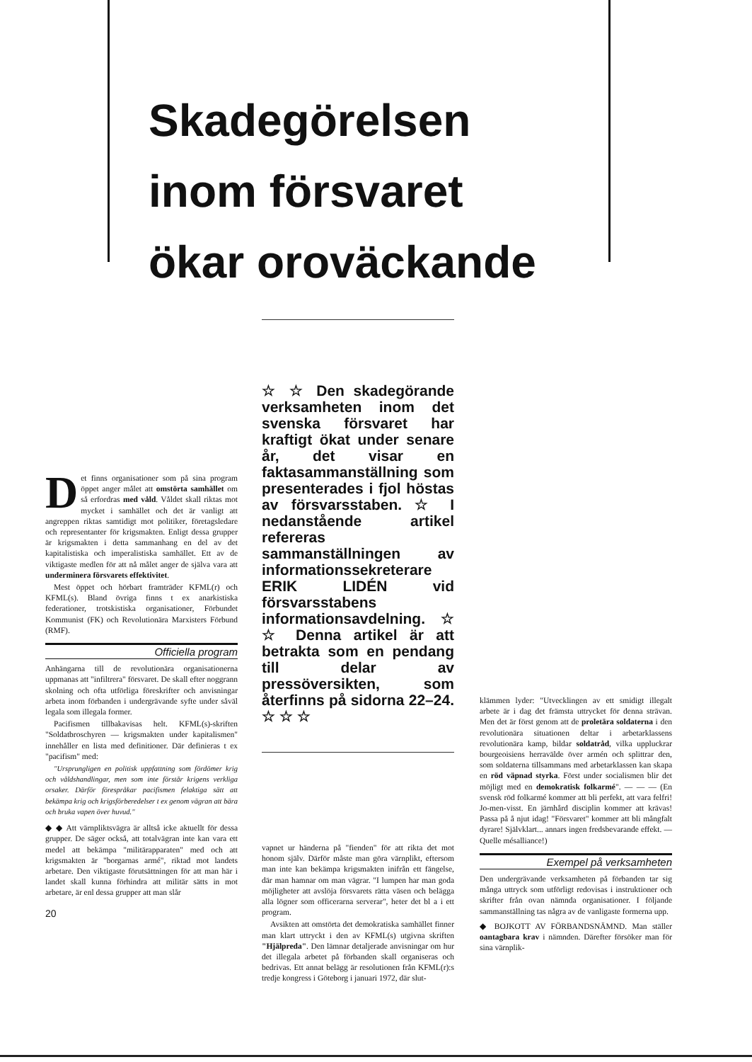Skadegörelsen
inom försvaret
ökar oroväckande
☆ ☆ Den skadegörande verksamheten inom det svenska försvaret har kraftigt ökat under senare år, det visar en faktasammanställning som presenterades i fjol höstas av försvarsstaben. ☆ I nedanstående artikel refereras sammanställningen av informationssekreterare ERIK LIDÉN vid försvarsstabens informationsavdelning. ☆ ☆ Denna artikel är att betrakta som en pendang till delar av pressöversikten, som återfinns på sidorna 22–24. ☆ ☆ ☆
Det finns organisationer som på sina program öppet anger målet att omstörta samhället om så erfordras med våld. Våldet skall riktas mot mycket i samhället och det är vanligt att angreppen riktas samtidigt mot politiker, företagsledare och representanter för krigsmakten. Enligt dessa grupper är krigsmakten i detta sammanhang en del av det kapitalistiska och imperalistiska samhället. Ett av de viktigaste medlen för att nå målet anger de själva vara att underminera försvarets effektivitet.
Mest öppet och hörbart framträder KFML(r) och KFML(s). Bland övriga finns t ex anarkistiska federationer, trotskistiska organisationer, Förbundet Kommunist (FK) och Revolutionära Marxisters Förbund (RMF).
Officiella program
Anhängarna till de revolutionära organisationerna uppmanas att "infiltrera" försvaret. De skall efter noggrann skolning och ofta utförliga föreskrifter och anvisningar arbeta inom förbanden i undergrävande syfte under såväl legala som illegala former.
Pacifismen tillbakavisas helt. KFML(s)-skriften "Soldatbroschyren — krigsmakten under kapitalismen" innehåller en lista med definitioner. Där definieras t ex "pacifism" med:
"Ursprungligen en politisk uppfattning som fördömer krig och våldshandlingar, men som inte förstår krigens verkliga orsaker. Därför förespråkar pacifismen felaktiga sätt att bekämpa krig och krigsförberedelser t ex genom vägran att bära och bruka vapen över huvud."
◆ ◆ Att värnpliktsvägra är alltså icke aktuellt för dessa grupper. De säger också, att totalvägran inte kan vara ett medel att bekämpa "militärapparaten" med och att krigsmakten är "borgarnas armé", riktad mot landets arbetare. Den viktigaste förutsättningen för att man här i landet skall kunna förhindra att militär sätts in mot arbetare, är enl dessa grupper att man slår
20
vapnet ur händerna på "fienden" för att rikta det mot honom själv. Därför måste man göra värnplikt, eftersom man inte kan bekämpa krigsmakten inifrån ett fängelse, där man hamnar om man vägrar. "I lumpen har man goda möjligheter att avslöja försvarets rätta väsen och belägga alla lögner som officerarna serverar", heter det bl a i ett program.
Avsikten att omstörta det demokratiska samhället finner man klart uttryckt i den av KFML(s) utgivna skriften "Hjälpreda". Den lämnar detaljerade anvisningar om hur det illegala arbetet på förbanden skall organiseras och bedrivas. Ett annat belägg är resolutionen från KFML(r):s tredje kongress i Göteborg i januari 1972, där slut-
klämmen lyder: "Utvecklingen av ett smidigt illegalt arbete är i dag det främsta uttrycket för denna strävan. Men det är först genom att de proletära soldaterna i den revolutionära situationen deltar i arbetarklassens revolutionära kamp, bildar soldatråd, vilka uppluckrar bourgeoisiens herravälde över armén och splittrar den, som soldaterna tillsammans med arbetarklassen kan skapa en röd väpnad styrka. Först under socialismen blir det möjligt med en demokratisk folkarmé". — — — (En svensk röd folkarmé kommer att bli perfekt, att vara felfri! Jo-men-visst. En järnhård disciplin kommer att krävas! Passa på å njut idag! "Försvaret" kommer att bli mångfalt dyrare! Självklart... annars ingen fredsbevarande effekt. — Quelle mésalliance!)
Exempel på verksamheten
Den undergrävande verksamheten på förbanden tar sig många uttryck som utförligt redovisas i instruktioner och skrifter från ovan nämnda organisationer. I följande sammanställning tas några av de vanligaste formerna upp.
◆ BOJKOTT AV FÖRBANDSNÄMND. Man ställer oantagbara krav i nämnden. Därefter försöker man för sina värnplik-